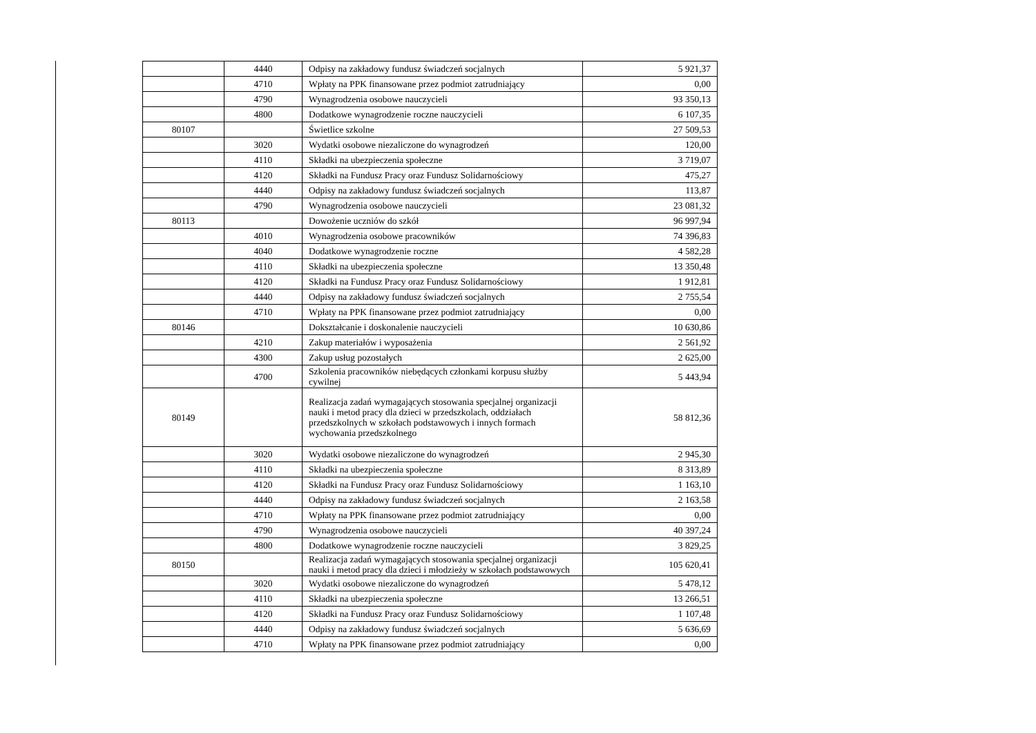| | 4440 | Odpisy na zakładowy fundusz świadczeń socjalnych | 5 921,37 |
| | 4710 | Wpłaty na PPK finansowane przez podmiot zatrudniający | 0,00 |
| | 4790 | Wynagrodzenia osobowe nauczycieli | 93 350,13 |
| | 4800 | Dodatkowe wynagrodzenie roczne nauczycieli | 6 107,35 |
| 80107 | | Świetlice szkolne | 27 509,53 |
| | 3020 | Wydatki osobowe niezaliczone do wynagrodzeń | 120,00 |
| | 4110 | Składki na ubezpieczenia społeczne | 3 719,07 |
| | 4120 | Składki na Fundusz Pracy oraz Fundusz Solidarnościowy | 475,27 |
| | 4440 | Odpisy na zakładowy fundusz świadczeń socjalnych | 113,87 |
| | 4790 | Wynagrodzenia osobowe nauczycieli | 23 081,32 |
| 80113 | | Dowożenie uczniów do szkół | 96 997,94 |
| | 4010 | Wynagrodzenia osobowe pracowników | 74 396,83 |
| | 4040 | Dodatkowe wynagrodzenie roczne | 4 582,28 |
| | 4110 | Składki na ubezpieczenia społeczne | 13 350,48 |
| | 4120 | Składki na Fundusz Pracy oraz Fundusz Solidarnościowy | 1 912,81 |
| | 4440 | Odpisy na zakładowy fundusz świadczeń socjalnych | 2 755,54 |
| | 4710 | Wpłaty na PPK finansowane przez podmiot zatrudniający | 0,00 |
| 80146 | | Dokształcanie i doskonalenie nauczycieli | 10 630,86 |
| | 4210 | Zakup materiałów i wyposażenia | 2 561,92 |
| | 4300 | Zakup usług pozostałych | 2 625,00 |
| | 4700 | Szkolenia pracowników niebędących członkami korpusu służby cywilnej | 5 443,94 |
| 80149 | | Realizacja zadań wymagających stosowania specjalnej organizacji nauki i metod pracy dla dzieci w przedszkolach, oddziałach przedszkolnych w szkołach podstawowych i innych formach wychowania przedszkolnego | 58 812,36 |
| | 3020 | Wydatki osobowe niezaliczone do wynagrodzeń | 2 945,30 |
| | 4110 | Składki na ubezpieczenia społeczne | 8 313,89 |
| | 4120 | Składki na Fundusz Pracy oraz Fundusz Solidarnościowy | 1 163,10 |
| | 4440 | Odpisy na zakładowy fundusz świadczeń socjalnych | 2 163,58 |
| | 4710 | Wpłaty na PPK finansowane przez podmiot zatrudniający | 0,00 |
| | 4790 | Wynagrodzenia osobowe nauczycieli | 40 397,24 |
| | 4800 | Dodatkowe wynagrodzenie roczne nauczycieli | 3 829,25 |
| 80150 | | Realizacja zadań wymagających stosowania specjalnej organizacji nauki i metod pracy dla dzieci i młodzieży w szkołach podstawowych | 105 620,41 |
| | 3020 | Wydatki osobowe niezaliczone do wynagrodzeń | 5 478,12 |
| | 4110 | Składki na ubezpieczenia społeczne | 13 266,51 |
| | 4120 | Składki na Fundusz Pracy oraz Fundusz Solidarnościowy | 1 107,48 |
| | 4440 | Odpisy na zakładowy fundusz świadczeń socjalnych | 5 636,69 |
| | 4710 | Wpłaty na PPK finansowane przez podmiot zatrudniający | 0,00 |